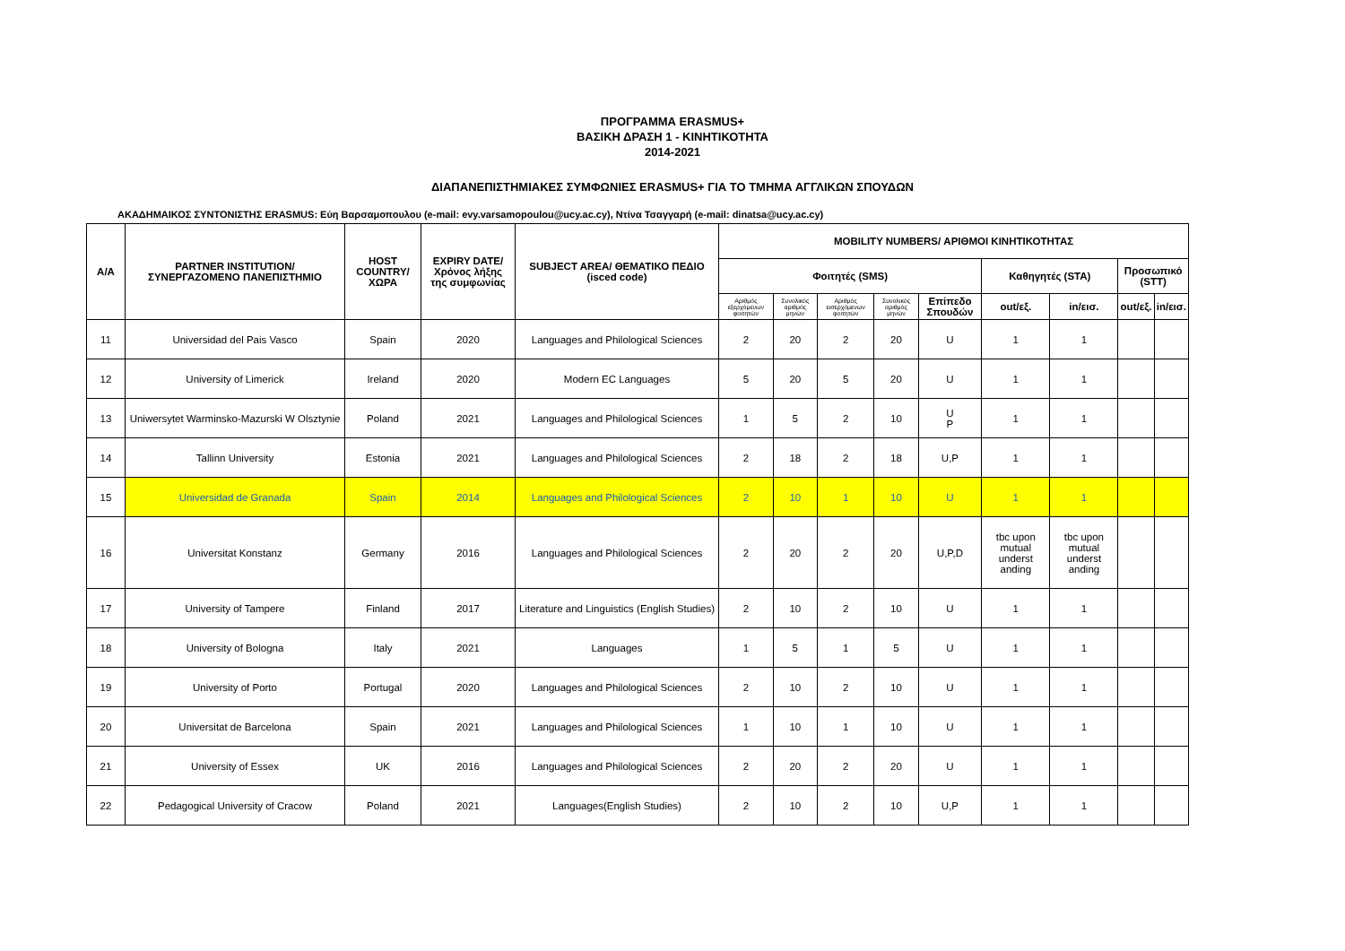ΠΡΟΓΡΑΜΜΑ ERASMUS+
ΒΑΣΙΚΗ ΔΡΑΣΗ 1 - ΚΙΝΗΤΙΚΟΤΗΤΑ
2014-2021
ΔΙΑΠΑΝΕΠΙΣΤΗΜΙΑΚΕΣ ΣΥΜΦΩΝΙΕΣ ERASMUS+ ΓΙΑ ΤΟ ΤΜΗΜΑ ΑΓΓΛΙΚΩΝ ΣΠΟΥΔΩΝ
ΑΚΑΔΗΜΑΙΚΟΣ ΣΥΝΤΟΝΙΣΤΗΣ ERASMUS: Εύη Βαρσαμοπουλου (e-mail: evy.varsamopoulou@ucy.ac.cy), Ντίνα Τσαγγαρή (e-mail: dinatsa@ucy.ac.cy)
| A/A | PARTNER INSTITUTION/ ΣΥΝΕΡΓΑΖΟΜΕΝΟ ΠΑΝΕΠΙΣΤΗΜΙΟ | HOST COUNTRY/ ΧΩΡΑ | EXPIRY DATE/ Χρόνος λήξης της συμφωνίας | SUBJECT AREA/ ΘΕΜΑΤΙΚΟ ΠΕΔΙΟ (isced code) | MOBILITY NUMBERS/ ΑΡΙΘΜΟΙ ΚΙΝΗΤΙΚΟΤΗΤΑΣ | | | | | | | | |
| --- | --- | --- | --- | --- | --- | --- | --- | --- | --- | --- | --- | --- | --- |
| | | | | | Φοιτητές (SMS) | | | | | Καθηγητές (STA) | | Προσωπικό (STT) | |
| | | | | | Αριθμός εξερχόμενων φοιτητών | Συνολικός αριθμός μηνών | Αριθμός εισερχόμενων φοιτητών | Συνολικός αριθμός μηνών | Επίπεδο Σπουδών | out/εξ. | in/εισ. | out/εξ. | in/εισ. |
| 11 | Universidad del Pais Vasco | Spain | 2020 | Languages and Philological Sciences | 2 | 20 | 2 | 20 | U | 1 | 1 | | |
| 12 | University of Limerick | Ireland | 2020 | Modern EC Languages | 5 | 20 | 5 | 20 | U | 1 | 1 | | |
| 13 | Uniwersytet Warminsko-Mazurski W Olsztynie | Poland | 2021 | Languages and Philological Sciences | 1 | 5 | 2 | 10 | U P | 1 | 1 | | |
| 14 | Tallinn University | Estonia | 2021 | Languages and Philological Sciences | 2 | 18 | 2 | 18 | U,P | 1 | 1 | | |
| 15 | Universidad de Granada | Spain | 2014 | Languages and Philological Sciences | 2 | 10 | 1 | 10 | U | 1 | 1 | | |
| 16 | Universitat Konstanz | Germany | 2016 | Languages and Philological Sciences | 2 | 20 | 2 | 20 | U,P,D | tbc upon mutual underst anding | tbc upon mutual underst anding | | |
| 17 | University of Tampere | Finland | 2017 | Literature and Linguistics (English Studies) | 2 | 10 | 2 | 10 | U | 1 | 1 | | |
| 18 | University of Bologna | Italy | 2021 | Languages | 1 | 5 | 1 | 5 | U | 1 | 1 | | |
| 19 | University of Porto | Portugal | 2020 | Languages and Philological Sciences | 2 | 10 | 2 | 10 | U | 1 | 1 | | |
| 20 | Universitat de Barcelona | Spain | 2021 | Languages and Philological Sciences | 1 | 10 | 1 | 10 | U | 1 | 1 | | |
| 21 | University of Essex | UK | 2016 | Languages and Philological Sciences | 2 | 20 | 2 | 20 | U | 1 | 1 | | |
| 22 | Pedagogical University of Cracow | Poland | 2021 | Languages(English Studies) | 2 | 10 | 2 | 10 | U,P | 1 | 1 | | |